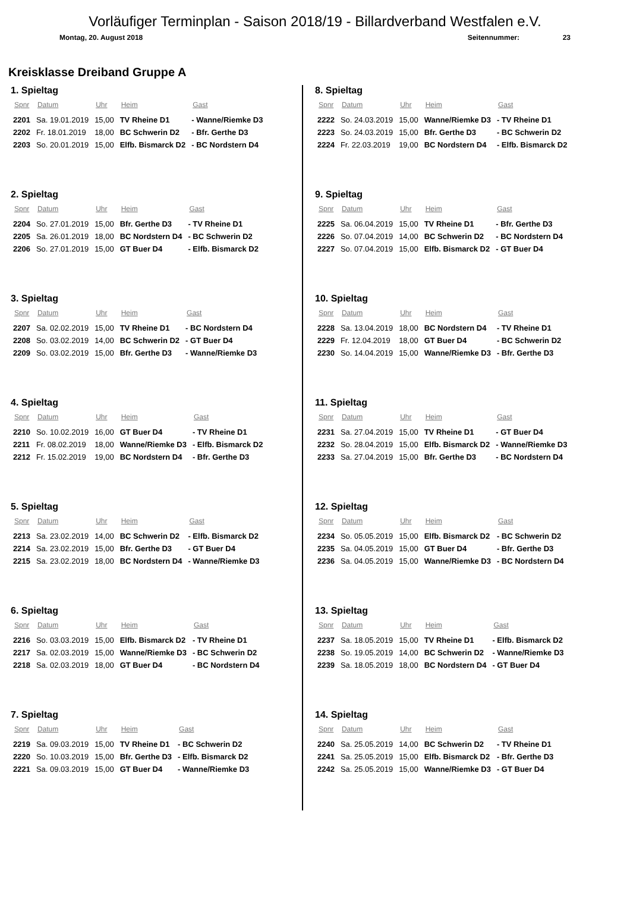Vorläufiger Terminplan - Saison 2018/19 - Billardverband Westfalen e.V.
Montag, 20. August 2018 Seitennummer: 23
Kreisklasse Dreiband Gruppe A
1. Spieltag
| Spnr | Datum | Uhr | Heim | Gast |
| --- | --- | --- | --- | --- |
| 2201 | Sa. 19.01.2019 | 15,00 | TV Rheine D1 | - Wanne/Riemke D3 |
| 2202 | Fr. 18.01.2019 | 18,00 | BC Schwerin D2 | - Bfr. Gerthe D3 |
| 2203 | So. 20.01.2019 | 15,00 | Elfb. Bismarck D2 | - BC Nordstern D4 |
2. Spieltag
| Spnr | Datum | Uhr | Heim | Gast |
| --- | --- | --- | --- | --- |
| 2204 | So. 27.01.2019 | 15,00 | Bfr. Gerthe D3 | - TV Rheine D1 |
| 2205 | Sa. 26.01.2019 | 18,00 | BC Nordstern D4 | - BC Schwerin D2 |
| 2206 | So. 27.01.2019 | 15,00 | GT Buer D4 | - Elfb. Bismarck D2 |
3. Spieltag
| Spnr | Datum | Uhr | Heim | Gast |
| --- | --- | --- | --- | --- |
| 2207 | Sa. 02.02.2019 | 15,00 | TV Rheine D1 | - BC Nordstern D4 |
| 2208 | So. 03.02.2019 | 14,00 | BC Schwerin D2 | - GT Buer D4 |
| 2209 | So. 03.02.2019 | 15,00 | Bfr. Gerthe D3 | - Wanne/Riemke D3 |
4. Spieltag
| Spnr | Datum | Uhr | Heim | Gast |
| --- | --- | --- | --- | --- |
| 2210 | So. 10.02.2019 | 16,00 | GT Buer D4 | - TV Rheine D1 |
| 2211 | Fr. 08.02.2019 | 18,00 | Wanne/Riemke D3 | - Elfb. Bismarck D2 |
| 2212 | Fr. 15.02.2019 | 19,00 | BC Nordstern D4 | - Bfr. Gerthe D3 |
5. Spieltag
| Spnr | Datum | Uhr | Heim | Gast |
| --- | --- | --- | --- | --- |
| 2213 | Sa. 23.02.2019 | 14,00 | BC Schwerin D2 | - Elfb. Bismarck D2 |
| 2214 | Sa. 23.02.2019 | 15,00 | Bfr. Gerthe D3 | - GT Buer D4 |
| 2215 | Sa. 23.02.2019 | 18,00 | BC Nordstern D4 | - Wanne/Riemke D3 |
6. Spieltag
| Spnr | Datum | Uhr | Heim | Gast |
| --- | --- | --- | --- | --- |
| 2216 | So. 03.03.2019 | 15,00 | Elfb. Bismarck D2 | - TV Rheine D1 |
| 2217 | Sa. 02.03.2019 | 15,00 | Wanne/Riemke D3 | - BC Schwerin D2 |
| 2218 | Sa. 02.03.2019 | 18,00 | GT Buer D4 | - BC Nordstern D4 |
7. Spieltag
| Spnr | Datum | Uhr | Heim | Gast |
| --- | --- | --- | --- | --- |
| 2219 | Sa. 09.03.2019 | 15,00 | TV Rheine D1 | - BC Schwerin D2 |
| 2220 | So. 10.03.2019 | 15,00 | Bfr. Gerthe D3 | - Elfb. Bismarck D2 |
| 2221 | Sa. 09.03.2019 | 15,00 | GT Buer D4 | - Wanne/Riemke D3 |
8. Spieltag
| Spnr | Datum | Uhr | Heim | Gast |
| --- | --- | --- | --- | --- |
| 2222 | So. 24.03.2019 | 15,00 | Wanne/Riemke D3 | - TV Rheine D1 |
| 2223 | So. 24.03.2019 | 15,00 | Bfr. Gerthe D3 | - BC Schwerin D2 |
| 2224 | Fr. 22.03.2019 | 19,00 | BC Nordstern D4 | - Elfb. Bismarck D2 |
9. Spieltag
| Spnr | Datum | Uhr | Heim | Gast |
| --- | --- | --- | --- | --- |
| 2225 | Sa. 06.04.2019 | 15,00 | TV Rheine D1 | - Bfr. Gerthe D3 |
| 2226 | So. 07.04.2019 | 14,00 | BC Schwerin D2 | - BC Nordstern D4 |
| 2227 | So. 07.04.2019 | 15,00 | Elfb. Bismarck D2 | - GT Buer D4 |
10. Spieltag
| Spnr | Datum | Uhr | Heim | Gast |
| --- | --- | --- | --- | --- |
| 2228 | Sa. 13.04.2019 | 18,00 | BC Nordstern D4 | - TV Rheine D1 |
| 2229 | Fr. 12.04.2019 | 18,00 | GT Buer D4 | - BC Schwerin D2 |
| 2230 | So. 14.04.2019 | 15,00 | Wanne/Riemke D3 | - Bfr. Gerthe D3 |
11. Spieltag
| Spnr | Datum | Uhr | Heim | Gast |
| --- | --- | --- | --- | --- |
| 2231 | Sa. 27.04.2019 | 15,00 | TV Rheine D1 | - GT Buer D4 |
| 2232 | So. 28.04.2019 | 15,00 | Elfb. Bismarck D2 | - Wanne/Riemke D3 |
| 2233 | Sa. 27.04.2019 | 15,00 | Bfr. Gerthe D3 | - BC Nordstern D4 |
12. Spieltag
| Spnr | Datum | Uhr | Heim | Gast |
| --- | --- | --- | --- | --- |
| 2234 | So. 05.05.2019 | 15,00 | Elfb. Bismarck D2 | - BC Schwerin D2 |
| 2235 | Sa. 04.05.2019 | 15,00 | GT Buer D4 | - Bfr. Gerthe D3 |
| 2236 | Sa. 04.05.2019 | 15,00 | Wanne/Riemke D3 | - BC Nordstern D4 |
13. Spieltag
| Spnr | Datum | Uhr | Heim | Gast |
| --- | --- | --- | --- | --- |
| 2237 | Sa. 18.05.2019 | 15,00 | TV Rheine D1 | - Elfb. Bismarck D2 |
| 2238 | So. 19.05.2019 | 14,00 | BC Schwerin D2 | - Wanne/Riemke D3 |
| 2239 | Sa. 18.05.2019 | 18,00 | BC Nordstern D4 | - GT Buer D4 |
14. Spieltag
| Spnr | Datum | Uhr | Heim | Gast |
| --- | --- | --- | --- | --- |
| 2240 | Sa. 25.05.2019 | 14,00 | BC Schwerin D2 | - TV Rheine D1 |
| 2241 | Sa. 25.05.2019 | 15,00 | Elfb. Bismarck D2 | - Bfr. Gerthe D3 |
| 2242 | Sa. 25.05.2019 | 15,00 | Wanne/Riemke D3 | - GT Buer D4 |